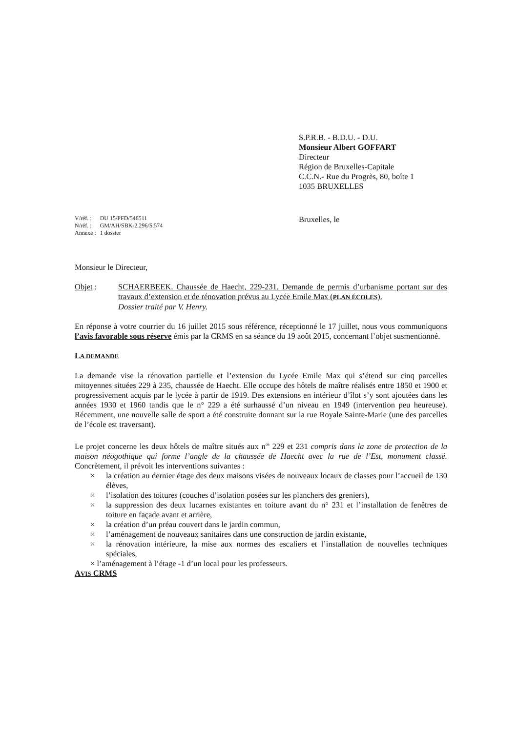S.P.R.B. - B.D.U. - D.U.
Monsieur Albert GOFFART
Directeur
Région de Bruxelles-Capitale
C.C.N.- Rue du Progrès, 80, boîte 1
1035 BRUXELLES
| V/réf. : | DU 15/PFD/546511 |
| N/réf. : | GM/AH/SBK-2.296/S.574 |
| Annexe : | 1 dossier |
Bruxelles, le
Monsieur le Directeur,
Objet : SCHAERBEEK. Chaussée de Haecht, 229-231. Demande de permis d’urbanisme portant sur des travaux d’extension et de rénovation prévus au Lycée Emile Max (PLAN ÉCOLES).
Dossier traité par V. Henry.
En réponse à votre courrier du 16 juillet 2015 sous référence, réceptionné le 17 juillet, nous vous communiquons l’avis favorable sous réserve émis par la CRMS en sa séance du 19 août 2015, concernant l’objet susmentionné.
LA DEMANDE
La demande vise la rénovation partielle et l’extension du Lycée Emile Max qui s’étend sur cinq parcelles mitoyennes situées 229 à 235, chaussée de Haecht. Elle occupe des hôtels de maître réalisés entre 1850 et 1900 et progressivement acquis par le lycée à partir de 1919. Des extensions en intérieur d’îlot s’y sont ajoutées dans les années 1930 et 1960 tandis que le n° 229 a été surhaussé d’un niveau en 1949 (intervention peu heureuse). Récemment, une nouvelle salle de sport a été construite donnant sur la rue Royale Sainte-Marie (une des parcelles de l’école est traversant).
Le projet concerne les deux hôtels de maître situés aux n<sup>os</sup> 229 et 231 compris dans la zone de protection de la maison néogothique qui forme l’angle de la chaussée de Haecht avec la rue de l’Est, monument classé. Concrètement, il prévoit les interventions suivantes :
× la création au dernier étage des deux maisons visées de nouveaux locaux de classes pour l’accueil de 130 élèves,
× l’isolation des toitures (couches d’isolation posées sur les planchers des greniers),
× la suppression des deux lucarnes existantes en toiture avant du n° 231 et l’installation de fenêtres de toiture en façade avant et arrière,
× la création d’un préau couvert dans le jardin commun,
× l’aménagement de nouveaux sanitaires dans une construction de jardin existante,
× la rénovation intérieure, la mise aux normes des escaliers et l’installation de nouvelles techniques spéciales,
× l’aménagement à l’étage -1 d’un local pour les professeurs.
AVIS CRMS